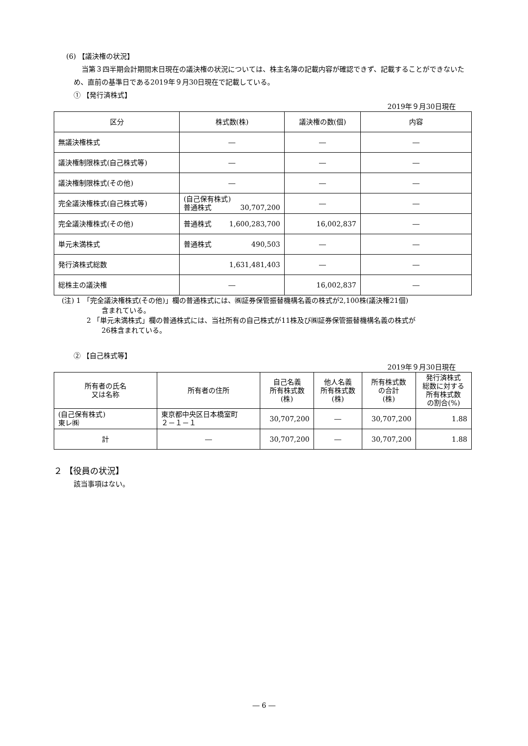(6) 【議決権の状況】
当第３四半期会計期間末日現在の議決権の状況については、株主名簿の記載内容が確認できず、記載することができないため、直前の基準日である2019年９月30日現在で記載している。
① 【発行済株式】
2019年９月30日現在
| 区分 | 株式数(株) | 議決権の数(個) | 内容 |
| --- | --- | --- | --- |
| 無議決権株式 | ― | ― | ― |
| 議決権制限株式(自己株式等) | ― | ― | ― |
| 議決権制限株式(その他) | ― | ― | ― |
| 完全議決権株式(自己株式等) | (自己保有株式) 普通株式 30,707,200 | ― | ― |
| 完全議決権株式(その他) | 普通株式 1,600,283,700 | 16,002,837 | ― |
| 単元未満株式 | 普通株式 490,503 | ― | ― |
| 発行済株式総数 | 1,631,481,403 | ― | ― |
| 総株主の議決権 | ― | 16,002,837 | ― |
(注) 1 「完全議決権株式(その他)」欄の普通株式には、㈱証券保管振替機構名義の株式が2,100株(議決権21個)
含まれている。
2 「単元未満株式」欄の普通株式には、当社所有の自己株式が11株及び㈱証券保管振替機構名義の株式が
26株含まれている。
② 【自己株式等】
2019年９月30日現在
| 所有者の氏名 又は名称 | 所有者の住所 | 自己名義 所有株式数 (株) | 他人名義 所有株式数 (株) | 所有株式数 の合計 (株) | 発行済株式 総数に対する 所有株式数 の割合(%) |
| --- | --- | --- | --- | --- | --- |
| (自己保有株式) 東レ㈱ | 東京都中央区日本橋室町 ２－１－１ | 30,707,200 | ― | 30,707,200 | 1.88 |
| 計 | ― | 30,707,200 | ― | 30,707,200 | 1.88 |
２ 【役員の状況】
該当事項はない。
― 6 ―